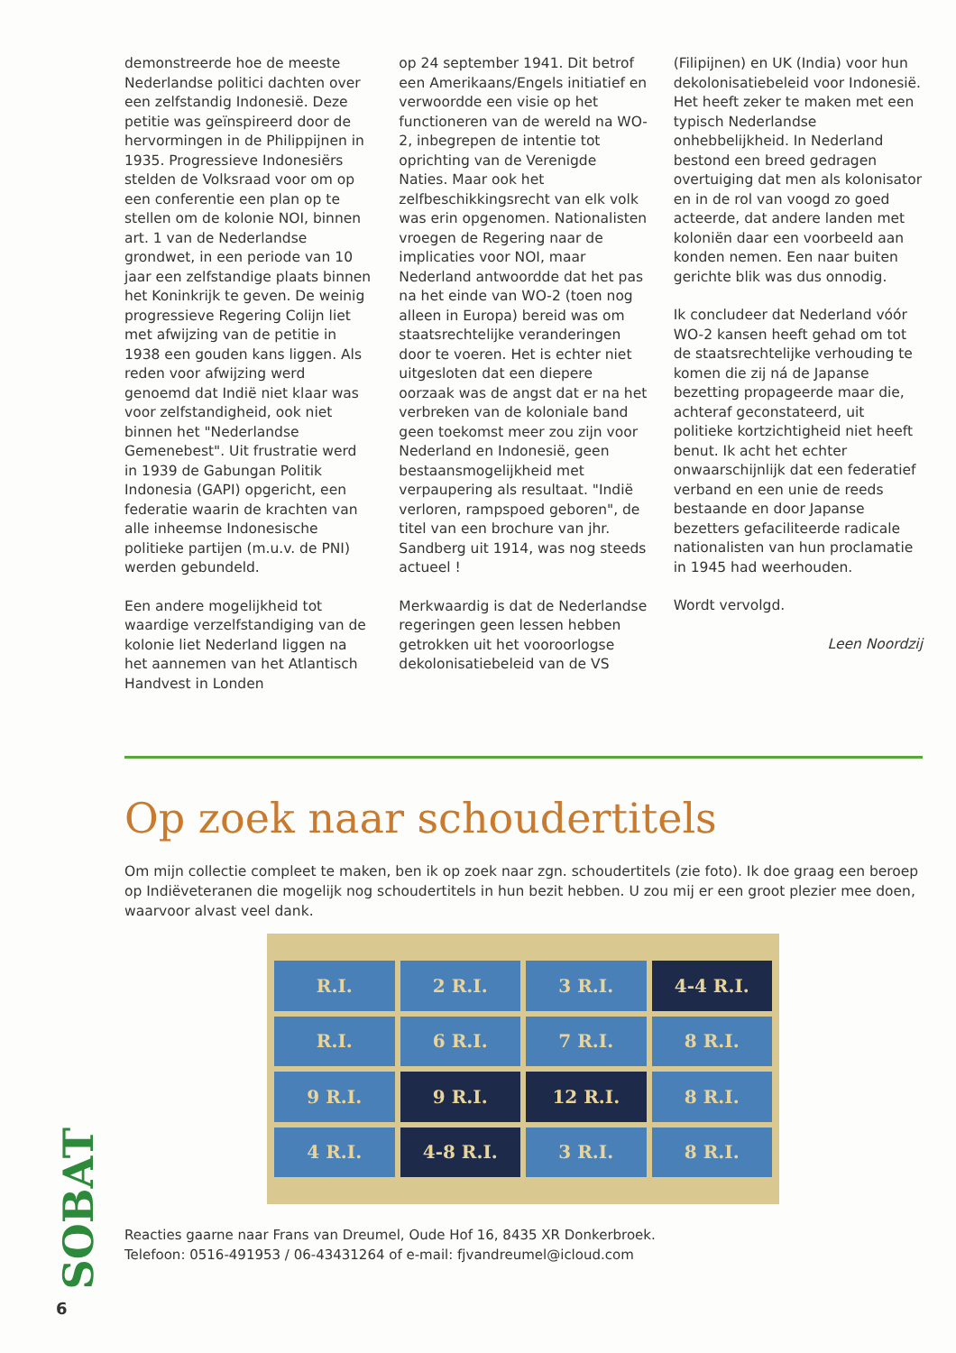demonstreerde hoe de meeste Nederlandse politici dachten over een zelfstandig Indonesië. Deze petitie was geïnspireerd door de hervormingen in de Philippijnen in 1935. Progressieve Indonesiërs stelden de Volksraad voor om op een conferentie een plan op te stellen om de kolonie NOI, binnen art. 1 van de Nederlandse grondwet, in een periode van 10 jaar een zelfstandige plaats binnen het Koninkrijk te geven. De weinig progressieve Regering Colijn liet met afwijzing van de petitie in 1938 een gouden kans liggen. Als reden voor afwijzing werd genoemd dat Indië niet klaar was voor zelfstandigheid, ook niet binnen het "Nederlandse Gemenebest". Uit frustratie werd in 1939 de Gabungan Politik Indonesia (GAPI) opgericht, een federatie waarin de krachten van alle inheemse Indonesische politieke partijen (m.u.v. de PNI) werden gebundeld.
Een andere mogelijkheid tot waardige verzelfstandiging van de kolonie liet Nederland liggen na het aannemen van het Atlantisch Handvest in Londen
op 24 september 1941. Dit betrof een Amerikaans/Engels initiatief en verwoordde een visie op het functioneren van de wereld na WO-2, inbegrepen de intentie tot oprichting van de Verenigde Naties. Maar ook het zelfbeschikkingsrecht van elk volk was erin opgenomen. Nationalisten vroegen de Regering naar de implicaties voor NOI, maar Nederland antwoordde dat het pas na het einde van WO-2 (toen nog alleen in Europa) bereid was om staatsrechtelijke veranderingen door te voeren. Het is echter niet uitgesloten dat een diepere oorzaak was de angst dat er na het verbreken van de koloniale band geen toekomst meer zou zijn voor Nederland en Indonesië, geen bestaansmogelijkheid met verpaupering als resultaat. "Indië verloren, rampspoed geboren", de titel van een brochure van jhr. Sandberg uit 1914, was nog steeds actueel !
Merkwaardig is dat de Nederlandse regeringen geen lessen hebben getrokken uit het vooroorlogse dekolonisatiebeleid van de VS
(Filipijnen) en UK (India) voor hun dekolonisatiebeleid voor Indonesië. Het heeft zeker te maken met een typisch Nederlandse onhebbelijkheid. In Nederland bestond een breed gedragen overtuiging dat men als kolonisator en in de rol van voogd zo goed acteerde, dat andere landen met koloniën daar een voorbeeld aan konden nemen. Een naar buiten gerichte blik was dus onnodig.
Ik concludeer dat Nederland vóór WO-2 kansen heeft gehad om tot de staatsrechtelijke verhouding te komen die zij ná de Japanse bezetting propageerde maar die, achteraf geconstateerd, uit politieke kortzichtigheid niet heeft benut. Ik acht het echter onwaarschijnlijk dat een federatief verband en een unie de reeds bestaande en door Japanse bezetters gefaciliteerde radicale nationalisten van hun proclamatie in 1945 had weerhouden.
Wordt vervolgd.
Leen Noordzij
Op zoek naar schoudertitels
Om mijn collectie compleet te maken, ben ik op zoek naar zgn. schoudertitels (zie foto). Ik doe graag een beroep op Indiëveteranen die mogelijk nog schoudertitels in hun bezit hebben. U zou mij er een groot plezier mee doen, waarvoor alvast veel dank.
R.I. 2 R.I. 3 R.I. 4-4 R.I. R.I. 6 R.I. 7 R.I. 8 R.I. 9 R.I. 9 R.I. 12 R.I. 8 R.I. 4 R.I. 4-8 R.I. 3 R.I. 8 R.I.
Reacties gaarne naar Frans van Dreumel, Oude Hof 16, 8435 XR Donkerbroek.
Telefoon: 0516-491953 / 06-43431264 of e-mail: fjvandreumel@icloud.com
SOBAT
6